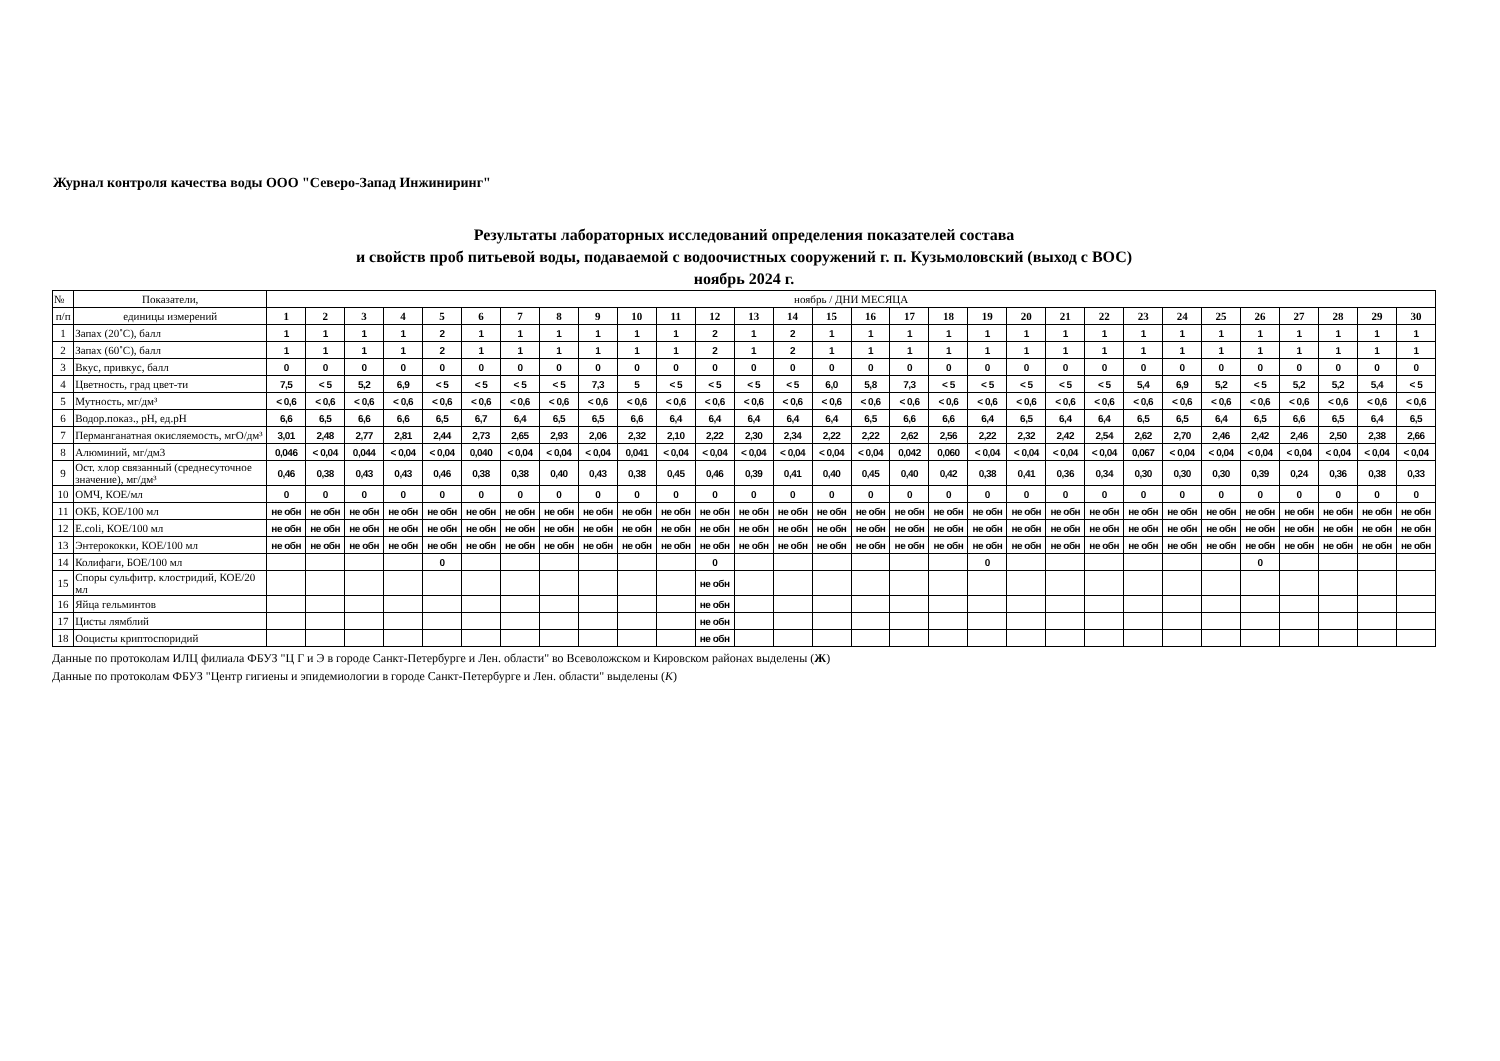Журнал контроля качества воды ООО "Северо-Запад Инжиниринг"
Результаты лабораторных исследований определения показателей состава
и свойств проб питьевой воды, подаваемой с водоочистных сооружений г. п. Кузьмоловский (выход с ВОС)
ноябрь 2024 г.
| № | Показатели, | ноябрь / ДНИ МЕСЯЦА | | | | | | | | | | | | | | | | | | | | | | | | | | | | | |
| п/п | единицы измерений | 1 | 2 | 3 | 4 | 5 | 6 | 7 | 8 | 9 | 10 | 11 | 12 | 13 | 14 | 15 | 16 | 17 | 18 | 19 | 20 | 21 | 22 | 23 | 24 | 25 | 26 | 27 | 28 | 29 | 30 |
| 1 | Запах (20˚С), балл | 1 | 1 | 1 | 1 | 2 | 1 | 1 | 1 | 1 | 1 | 1 | 2 | 1 | 2 | 1 | 1 | 1 | 1 | 1 | 1 | 1 | 1 | 1 | 1 | 1 | 1 | 1 | 1 | 1 | 1 |
| 2 | Запах (60˚С), балл | 1 | 1 | 1 | 1 | 2 | 1 | 1 | 1 | 1 | 1 | 1 | 2 | 1 | 2 | 1 | 1 | 1 | 1 | 1 | 1 | 1 | 1 | 1 | 1 | 1 | 1 | 1 | 1 | 1 | 1 |
| 3 | Вкус, привкус, балл | 0 | 0 | 0 | 0 | 0 | 0 | 0 | 0 | 0 | 0 | 0 | 0 | 0 | 0 | 0 | 0 | 0 | 0 | 0 | 0 | 0 | 0 | 0 | 0 | 0 | 0 | 0 | 0 | 0 | 0 |
| 4 | Цветность, град цвет-ти | 7,5 | < 5 | 5,2 | 6,9 | < 5 | < 5 | < 5 | < 5 | 7,3 | 5 | < 5 | < 5 | < 5 | < 5 | 6,0 | 5,8 | 7,3 | < 5 | < 5 | < 5 | < 5 | < 5 | 5,4 | 6,9 | 5,2 | < 5 | 5,2 | 5,2 | 5,4 | < 5 |
| 5 | Мутность, мг/дм³ | < 0,6 | < 0,6 | < 0,6 | < 0,6 | < 0,6 | < 0,6 | < 0,6 | < 0,6 | < 0,6 | < 0,6 | < 0,6 | < 0,6 | < 0,6 | < 0,6 | < 0,6 | < 0,6 | < 0,6 | < 0,6 | < 0,6 | < 0,6 | < 0,6 | < 0,6 | < 0,6 | < 0,6 | < 0,6 | < 0,6 | < 0,6 | < 0,6 | < 0,6 | < 0,6 |
| 6 | Водор.показ., рН, ед.рН | 6,6 | 6,5 | 6,6 | 6,6 | 6,5 | 6,7 | 6,4 | 6,5 | 6,5 | 6,6 | 6,4 | 6,4 | 6,4 | 6,4 | 6,4 | 6,5 | 6,6 | 6,6 | 6,4 | 6,5 | 6,4 | 6,4 | 6,5 | 6,5 | 6,4 | 6,5 | 6,6 | 6,5 | 6,4 | 6,5 |
| 7 | Перманганатная окисляемость, мгО/дм³ | 3,01 | 2,48 | 2,77 | 2,81 | 2,44 | 2,73 | 2,65 | 2,93 | 2,06 | 2,32 | 2,10 | 2,22 | 2,30 | 2,34 | 2,22 | 2,22 | 2,62 | 2,56 | 2,22 | 2,32 | 2,42 | 2,54 | 2,62 | 2,70 | 2,46 | 2,42 | 2,46 | 2,50 | 2,38 | 2,66 |
| 8 | Алюминий, мг/дм3 | 0,046 | < 0,04 | 0,044 | < 0,04 | < 0,04 | 0,040 | < 0,04 | < 0,04 | < 0,04 | 0,041 | < 0,04 | < 0,04 | < 0,04 | < 0,04 | < 0,04 | < 0,04 | 0,042 | 0,060 | < 0,04 | < 0,04 | < 0,04 | < 0,04 | 0,067 | < 0,04 | < 0,04 | < 0,04 | < 0,04 | < 0,04 | < 0,04 | < 0,04 |
| 9 | Ост. хлор связанный (среднесуточное значение), мг/дм³ | 0,46 | 0,38 | 0,43 | 0,43 | 0,46 | 0,38 | 0,38 | 0,40 | 0,43 | 0,38 | 0,45 | 0,46 | 0,39 | 0,41 | 0,40 | 0,45 | 0,40 | 0,42 | 0,38 | 0,41 | 0,36 | 0,34 | 0,30 | 0,30 | 0,30 | 0,39 | 0,24 | 0,36 | 0,38 | 0,33 |
| 10 | ОМЧ, КОЕ/мл | 0 | 0 | 0 | 0 | 0 | 0 | 0 | 0 | 0 | 0 | 0 | 0 | 0 | 0 | 0 | 0 | 0 | 0 | 0 | 0 | 0 | 0 | 0 | 0 | 0 | 0 | 0 | 0 | 0 | 0 |
| 11 | ОКБ, КОЕ/100 мл | не обн | не обн | не обн | не обн | не обн | не обн | не обн | не обн | не обн | не обн | не обн | не обн | не обн | не обн | не обн | не обн | не обн | не обн | не обн | не обн | не обн | не обн | не обн | не обн | не обн | не обн | не обн | не обн | не обн | не обн |
| 12 | E.coli, КОЕ/100 мл | не обн | не обн | не обн | не обн | не обн | не обн | не обн | не обн | не обн | не обн | не обн | не обн | не обн | не обн | не обн | не обн | не обн | не обн | не обн | не обн | не обн | не обн | не обн | не обн | не обн | не обн | не обн | не обн | не обн | не обн |
| 13 | Энтерококки, КОЕ/100 мл | не обн | не обн | не обн | не обн | не обн | не обн | не обн | не обн | не обн | не обн | не обн | не обн | не обн | не обн | не обн | не обн | не обн | не обн | не обн | не обн | не обн | не обн | не обн | не обн | не обн | не обн | не обн | не обн | не обн | не обн |
| 14 | Колифаги, БОЕ/100 мл | | | | | 0 | | | | | | | 0 | | | | | | | 0 | | | | | | | 0 | | | | |
| 15 | Споры сульфитр. клостридий, КОЕ/20 мл | | | | | | | | | | | | не обн | | | | | | | | | | | | | | | | | | |
| 16 | Яйца гельминтов | | | | | | | | | | | | не обн | | | | | | | | | | | | | | | | | | |
| 17 | Цисты лямблий | | | | | | | | | | | | не обн | | | | | | | | | | | | | | | | | | |
| 18 | Ооцисты криптоспоридий | | | | | | | | | | | | не обн | | | | | | | | | | | | | | | | | | |
Данные по протоколам ИЛЦ филиала ФБУЗ "Ц Г и Э в городе Санкт-Петербурге и Лен. области" во Всеволожском и Кировском районах выделены (Ж)
Данные по протоколам ФБУЗ "Центр гигиены и эпидемиологии в городе Санкт-Петербурге и Лен. области" выделены (К)